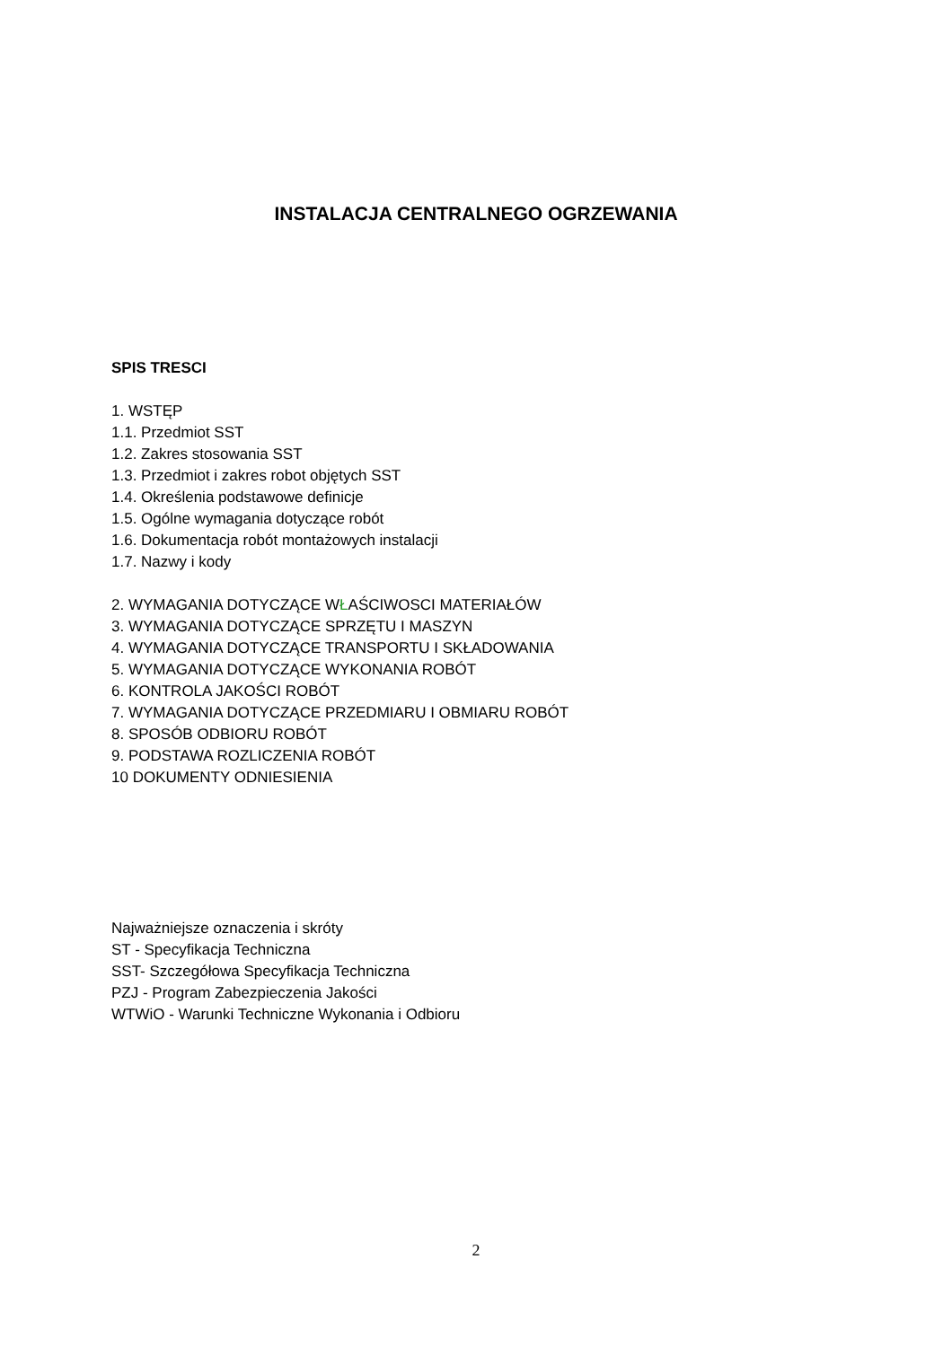INSTALACJA CENTRALNEGO OGRZEWANIA
SPIS TRESCI
1. WSTĘP
1.1. Przedmiot SST
1.2. Zakres stosowania SST
1.3. Przedmiot i zakres robot objętych SST
1.4. Określenia podstawowe definicje
1.5. Ogólne wymagania dotyczące robót
1.6. Dokumentacja robót montażowych instalacji
1.7. Nazwy i kody
2. WYMAGANIA DOTYCZĄCE WŁAŚCIWOSCI MATERIAŁÓW
3. WYMAGANIA DOTYCZĄCE SPRZĘTU I MASZYN
4. WYMAGANIA DOTYCZĄCE TRANSPORTU I SKŁADOWANIA
5. WYMAGANIA DOTYCZĄCE WYKONANIA ROBÓT
6. KONTROLA JAKOŚCI ROBÓT
7. WYMAGANIA DOTYCZĄCE PRZEDMIARU I OBMIARU ROBÓT
8. SPOSÓB ODBIORU ROBÓT
9. PODSTAWA ROZLICZENIA ROBÓT
10 DOKUMENTY ODNIESIENIA
Najważniejsze oznaczenia i skróty
ST - Specyfikacja Techniczna
SST- Szczegółowa Specyfikacja Techniczna
PZJ - Program Zabezpieczenia Jakości
WTWiO - Warunki Techniczne Wykonania i Odbioru
2